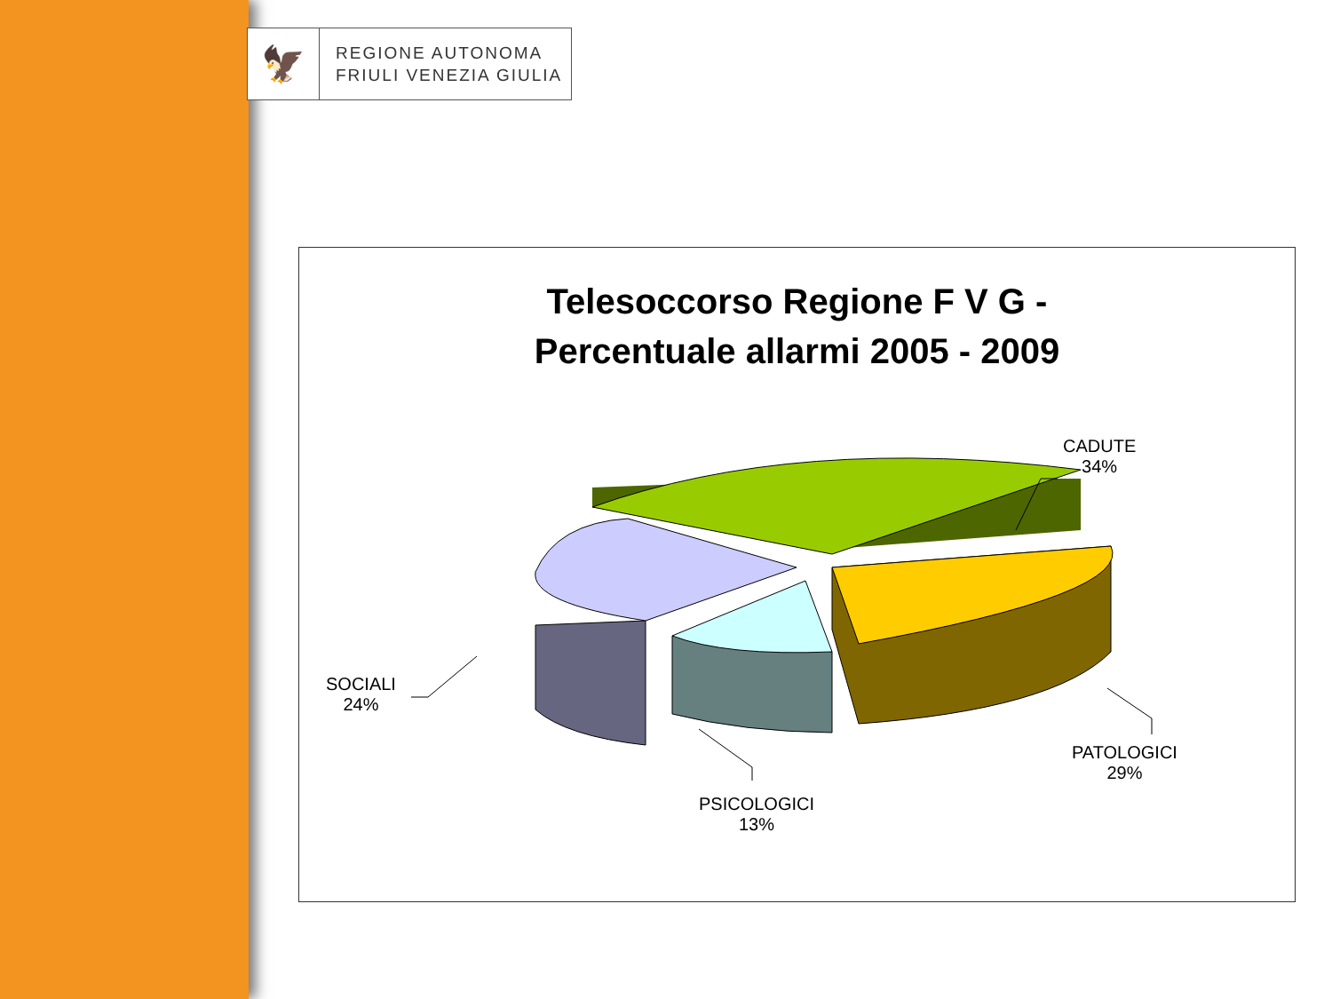🦅
REGIONE AUTONOMA
FRIULI VENEZIA GIULIA
Telesoccorso Regione F V G -
Percentuale allarmi 2005 - 2009
CADUTE
34%
PATOLOGICI
29%
PSICOLOGICI
13%
SOCIALI
24%